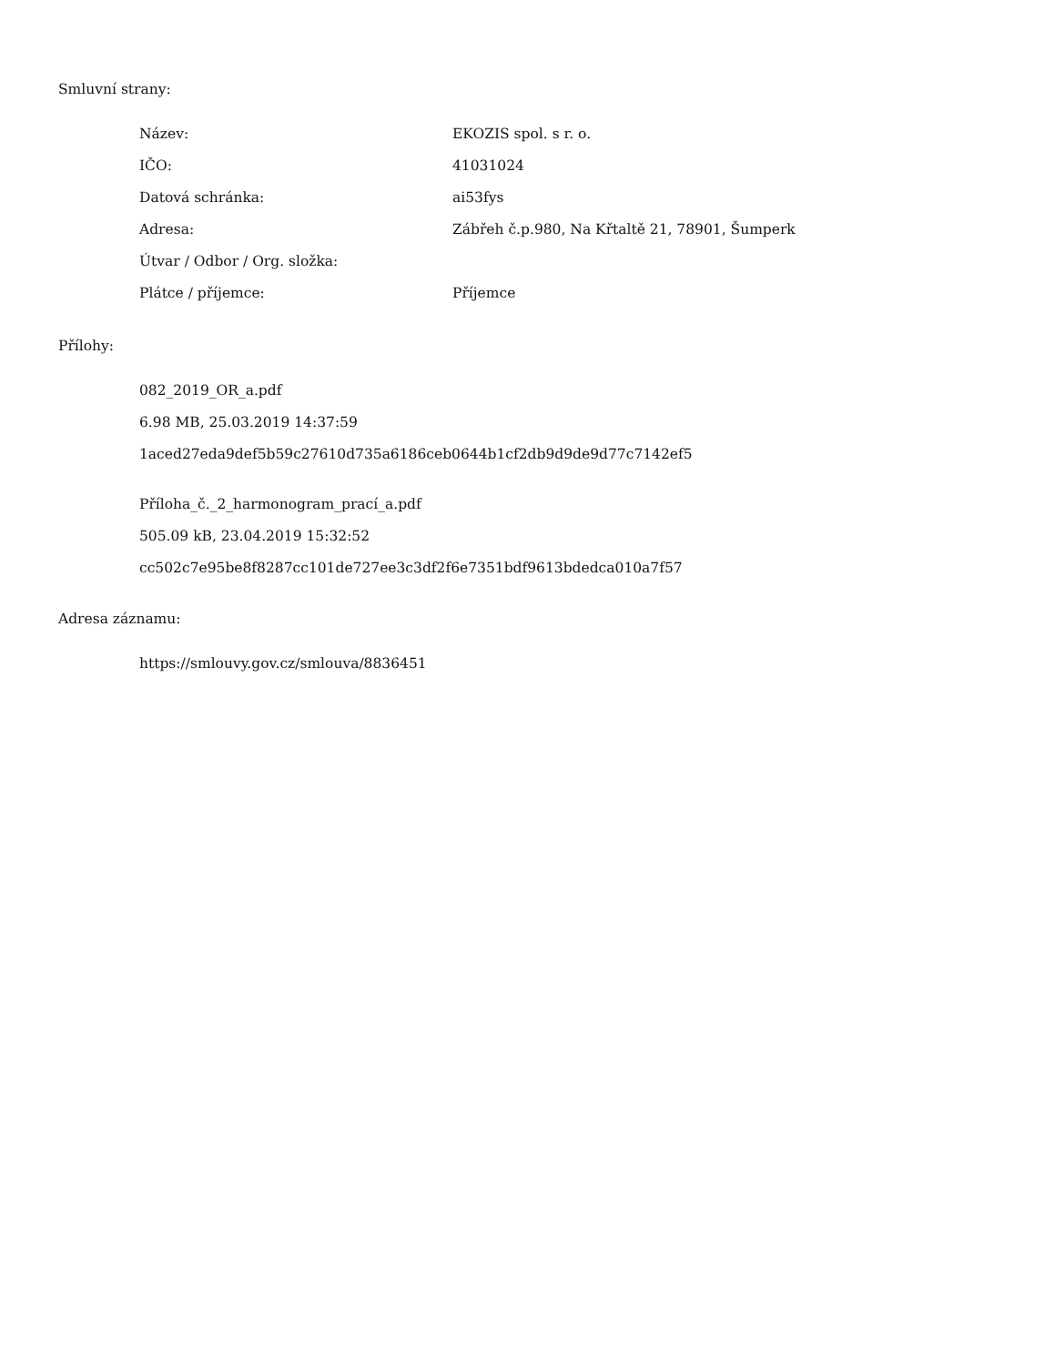Smluvní strany:
| Název: | EKOZIS spol. s r. o. |
| IČO: | 41031024 |
| Datová schránka: | ai53fys |
| Adresa: | Zábřeh č.p.980, Na Křtaltě 21, 78901, Šumperk |
| Útvar / Odbor / Org. složka: | |
| Plátce / příjemce: | Příjemce |
Přílohy:
082_2019_OR_a.pdf
6.98 MB, 25.03.2019 14:37:59
1aced27eda9def5b59c27610d735a6186ceb0644b1cf2db9d9de9d77c7142ef5
Příloha_č._2_harmonogram_prací_a.pdf
505.09 kB, 23.04.2019 15:32:52
cc502c7e95be8f8287cc101de727ee3c3df2f6e7351bdf9613bdedca010a7f57
Adresa záznamu:
https://smlouvy.gov.cz/smlouva/8836451